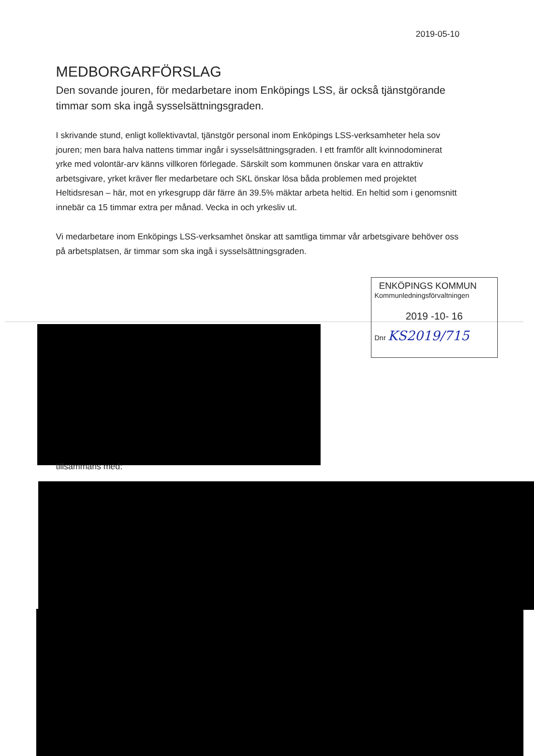2019-05-10
MEDBORGARFÖRSLAG
Den sovande jouren, för medarbetare inom Enköpings LSS, är också tjänstgörande timmar som ska ingå sysselsättningsgraden.
I skrivande stund, enligt kollektivavtal, tjänstgör personal inom Enköpings LSS-verksamheter hela sov jouren; men bara halva nattens timmar ingår i sysselsättningsgraden. I ett framför allt kvinnodominerat yrke med volontär-arv känns villkoren förlegade. Särskilt som kommunen önskar vara en attraktiv arbetsgivare, yrket kräver fler medarbetare och SKL önskar lösa båda problemen med projektet Heltidsresan – här, mot en yrkesgrupp där färre än 39.5% mäktar arbeta heltid. En heltid som i genomsnitt innebär ca 15 timmar extra per månad. Vecka in och yrkesliv ut.
Vi medarbetare inom Enköpings LSS-verksamhet önskar att samtliga timmar vår arbetsgivare behöver oss på arbetsplatsen, är timmar som ska ingå i sysselsättningsgraden.
ENKÖPINGS KOMMUN
Kommunledningsförvaltningen
2019 -10- 16
Dnr KS2019/715
tillsammans med: